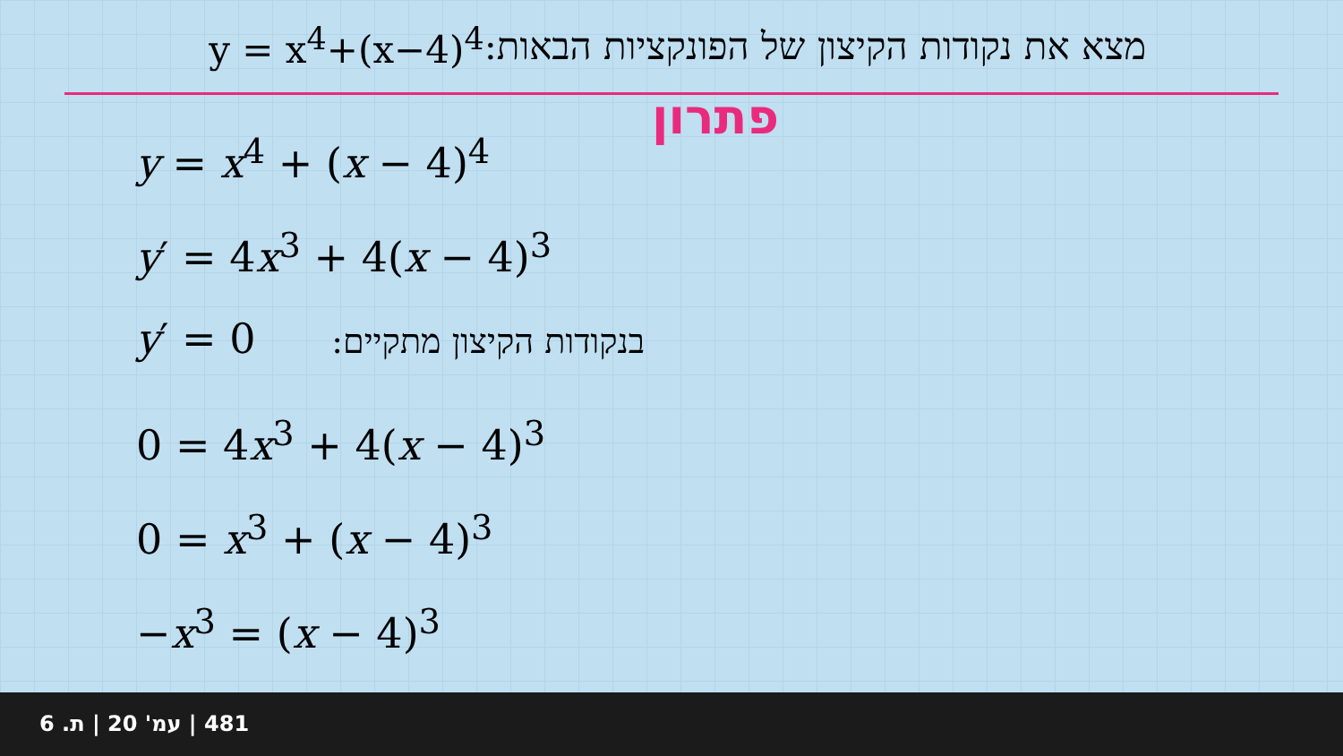מצא את נקודות הקיצון של הפונקציות הבאות: y = x<sup>4</sup>+(x−4)<sup>4</sup>
פתרון
y = x<sup>4</sup> + (x − 4)<sup>4</sup>
y′ = 4x<sup>3</sup> + 4(x − 4)<sup>3</sup>
y′ = 0 בנקודות הקיצון מתקיים:
0 = 4x<sup>3</sup> + 4(x − 4)<sup>3</sup>
0 = x<sup>3</sup> + (x − 4)<sup>3</sup>
−x<sup>3</sup> = (x − 4)<sup>3</sup>
481 | עמ' 20 | ת. 6